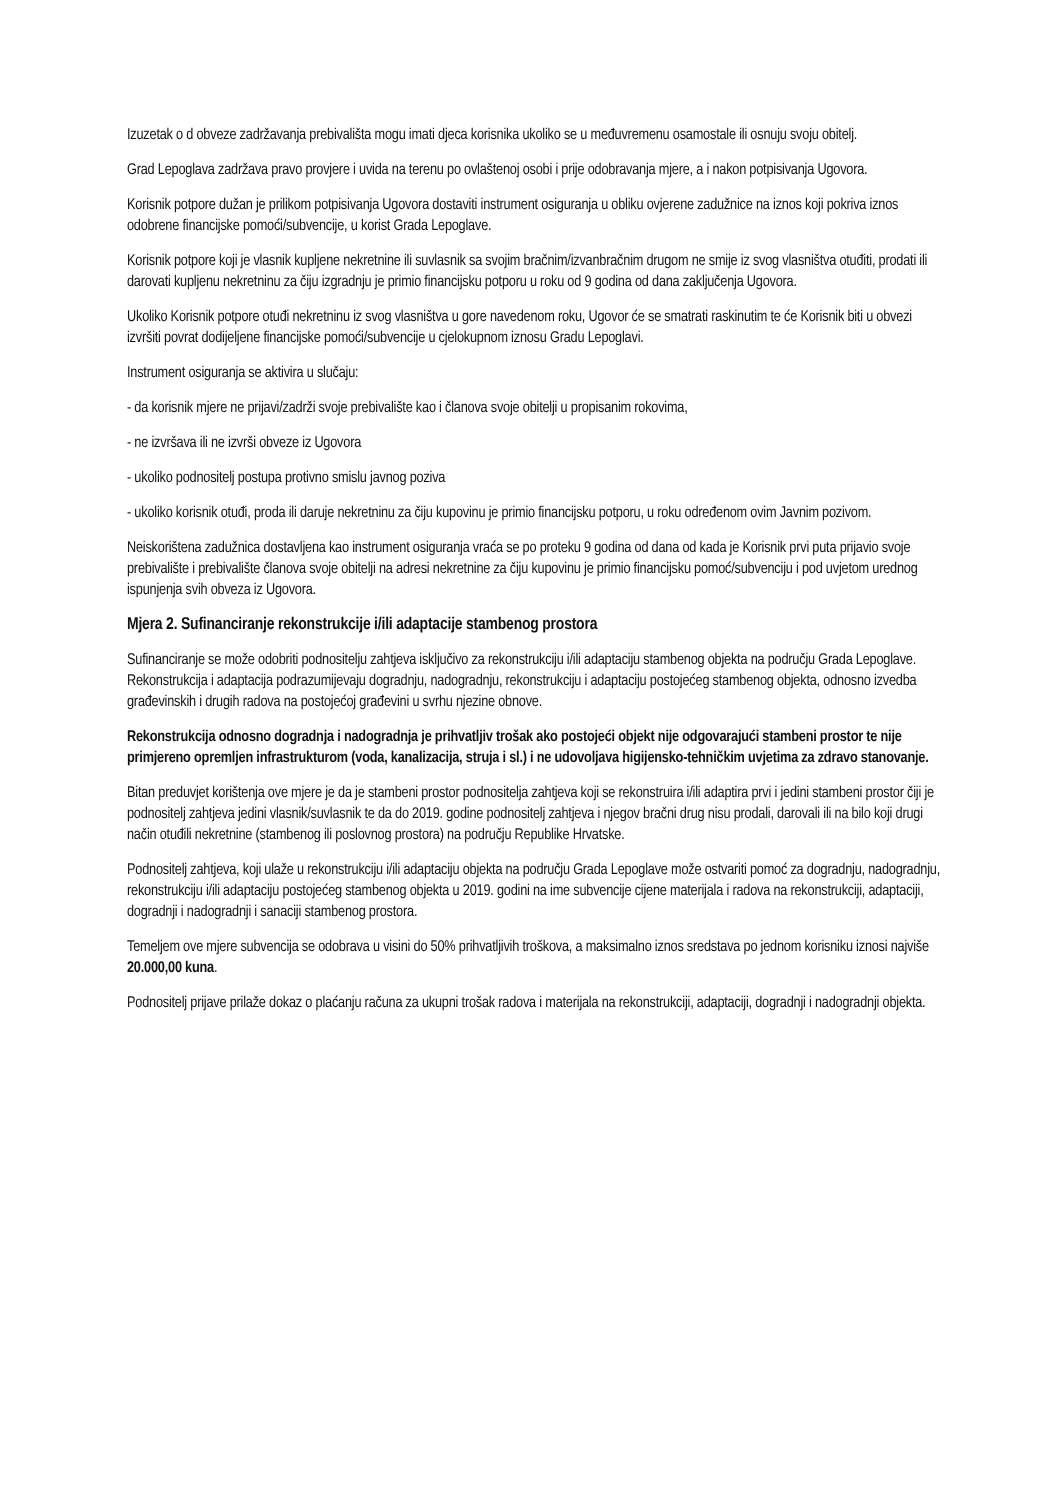Izuzetak o d obveze zadržavanja prebivališta mogu imati djeca korisnika ukoliko se u međuvremenu osamostale ili osnuju svoju obitelj.
Grad Lepoglava zadržava pravo provjere i uvida na terenu po ovlaštenoj osobi i prije odobravanja mjere, a i nakon potpisivanja Ugovora.
Korisnik potpore dužan je prilikom potpisivanja Ugovora dostaviti instrument osiguranja u obliku ovjerene zadužnice na iznos koji pokriva iznos odobrene financijske pomoći/subvencije, u korist Grada Lepoglave.
Korisnik potpore koji je vlasnik kupljene nekretnine ili suvlasnik sa svojim bračnim/izvanbračnim drugom ne smije iz svog vlasništva otuđiti, prodati ili darovati kupljenu nekretninu za čiju izgradnju je primio financijsku potporu u roku od 9 godina od dana zaključenja Ugovora.
Ukoliko Korisnik potpore otuđi nekretninu iz svog vlasništva u gore navedenom roku, Ugovor će se smatrati raskinutim te će Korisnik biti u obvezi izvršiti povrat dodijeljene financijske pomoći/subvencije u cjelokupnom iznosu Gradu Lepoglavi.
Instrument osiguranja se aktivira u slučaju:
- da korisnik mjere ne prijavi/zadrži svoje prebivalište kao i članova svoje obitelji u propisanim rokovima,
- ne izvršava ili ne izvrši obveze iz Ugovora
- ukoliko podnositelj postupa protivno smislu javnog poziva
- ukoliko korisnik otuđi, proda ili daruje nekretninu za čiju kupovinu je primio financijsku potporu, u roku određenom ovim Javnim pozivom.
Neiskorištena zadužnica dostavljena kao instrument osiguranja vraća se po proteku 9 godina od dana od kada je Korisnik prvi puta prijavio svoje prebivalište i prebivalište članova svoje obitelji na adresi nekretnine za čiju kupovinu je primio financijsku pomoć/subvenciju i pod uvjetom urednog ispunjenja svih obveza iz Ugovora.
Mjera 2. Sufinanciranje rekonstrukcije i/ili adaptacije stambenog prostora
Sufinanciranje se može odobriti podnositelju zahtjeva isključivo za rekonstrukciju i/ili adaptaciju stambenog objekta na području Grada Lepoglave. Rekonstrukcija i adaptacija podrazumijevaju dogradnju, nadogradnju, rekonstrukciju i adaptaciju postojećeg stambenog objekta, odnosno izvedba građevinskih i drugih radova na postojećoj građevini u svrhu njezine obnove.
Rekonstrukcija odnosno dogradnja i nadogradnja je prihvatljiv trošak ako postojeći objekt nije odgovarajući stambeni prostor te nije primjereno opremljen infrastrukturom (voda, kanalizacija, struja i sl.) i ne udovoljava higijensko-tehničkim uvjetima za zdravo stanovanje.
Bitan preduvjet korištenja ove mjere je da je stambeni prostor podnositelja zahtjeva koji se rekonstruira i/ili adaptira prvi i jedini stambeni prostor čiji je podnositelj zahtjeva jedini vlasnik/suvlasnik te da do 2019. godine podnositelj zahtjeva i njegov bračni drug nisu prodali, darovali ili na bilo koji drugi način otuđili nekretnine (stambenog ili poslovnog prostora) na području Republike Hrvatske.
Podnositelj zahtjeva, koji ulaže u rekonstrukciju i/ili adaptaciju objekta na području Grada Lepoglave može ostvariti pomoć za dogradnju, nadogradnju, rekonstrukciju i/ili adaptaciju postojećeg stambenog objekta u 2019. godini na ime subvencije cijene materijala i radova na rekonstrukciji, adaptaciji, dogradnji i nadogradnji i sanaciji stambenog prostora.
Temeljem ove mjere subvencija se odobrava u visini do 50% prihvatljivih troškova, a maksimalno iznos sredstava po jednom korisniku iznosi najviše 20.000,00 kuna.
Podnositelj prijave prilaže dokaz o plaćanju računa za ukupni trošak radova i materijala na rekonstrukciji, adaptaciji, dogradnji i nadogradnji objekta.